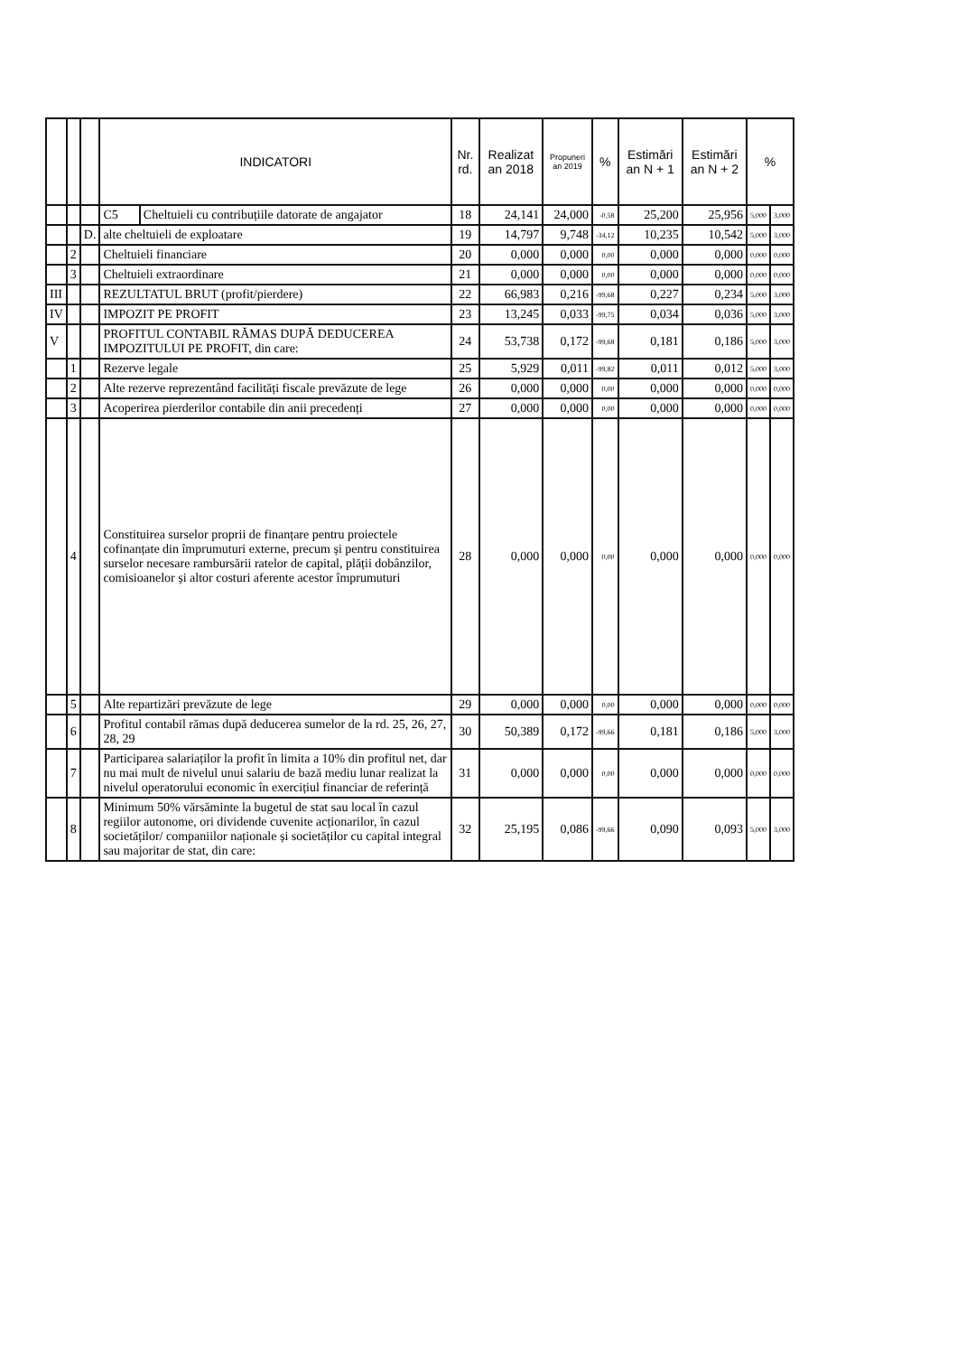| | | | INDICATORI | | Nr. rd. | Realizat an 2018 | Propuneri an 2019 | % | Estimări an N + 1 | Estimări an N + 2 | % | |
| --- | --- | --- | --- | --- | --- | --- | --- | --- | --- | --- | --- | --- |
| | | | C5 | Cheltuieli cu contribuțiile datorate de angajator | 18 | 24,141 | 24,000 | -0,58 | 25,200 | 25,956 | 5,000 | 3,000 |
| | | D. | alte cheltuieli de exploatare | | 19 | 14,797 | 9,748 | -34,12 | 10,235 | 10,542 | 5,000 | 3,000 |
| | 2 | | Cheltuieli financiare | | 20 | 0,000 | 0,000 | 0,00 | 0,000 | 0,000 | 0,000 | 0,000 |
| | 3 | | Cheltuieli extraordinare | | 21 | 0,000 | 0,000 | 0,00 | 0,000 | 0,000 | 0,000 | 0,000 |
| III | | | REZULTATUL BRUT (profit/pierdere) | | 22 | 66,983 | 0,216 | -99,68 | 0,227 | 0,234 | 5,000 | 3,000 |
| IV | | | IMPOZIT PE PROFIT | | 23 | 13,245 | 0,033 | -99,75 | 0,034 | 0,036 | 5,000 | 3,000 |
| V | | | PROFITUL CONTABIL RĂMAS DUPĂ DEDUCEREA IMPOZITULUI PE PROFIT, din care: | | 24 | 53,738 | 0,172 | -99,68 | 0,181 | 0,186 | 5,000 | 3,000 |
| | 1 | | Rezerve legale | | 25 | 5,929 | 0,011 | -99,82 | 0,011 | 0,012 | 5,000 | 3,000 |
| | 2 | | Alte rezerve reprezentând facilități fiscale prevăzute de lege | | 26 | 0,000 | 0,000 | 0,00 | 0,000 | 0,000 | 0,000 | 0,000 |
| | 3 | | Acoperirea pierderilor contabile din anii precedenți | | 27 | 0,000 | 0,000 | 0,00 | 0,000 | 0,000 | 0,000 | 0,000 |
| | 4 | | Constituirea surselor proprii de finanțare pentru proiectele cofinanțate din împrumuturi externe, precum și pentru constituirea surselor necesare rambursării ratelor de capital, plății dobânzilor, comisioanelor și altor costuri aferente acestor împrumuturi | | 28 | 0,000 | 0,000 | 0,00 | 0,000 | 0,000 | 0,000 | 0,000 |
| | 5 | | Alte repartizări prevăzute de lege | | 29 | 0,000 | 0,000 | 0,00 | 0,000 | 0,000 | 0,000 | 0,000 |
| | 6 | | Profitul contabil rămas după deducerea sumelor de la rd. 25, 26, 27, 28, 29 | | 30 | 50,389 | 0,172 | -99,66 | 0,181 | 0,186 | 5,000 | 3,000 |
| | 7 | | Participarea salariaților la profit în limita a 10% din profitul net, dar nu mai mult de nivelul unui salariu de bază mediu lunar realizat la nivelul operatorului economic în exercițiul financiar de referință | | 31 | 0,000 | 0,000 | 0,00 | 0,000 | 0,000 | 0,000 | 0,000 |
| | 8 | | Minimum 50% vărsăminte la bugetul de stat sau local în cazul regiilor autonome, ori dividende cuvenite acționarilor, în cazul societăților/ companiilor naționale și societăților cu capital integral sau majoritar de stat, din care: | | 32 | 25,195 | 0,086 | -99,66 | 0,090 | 0,093 | 5,000 | 3,000 |